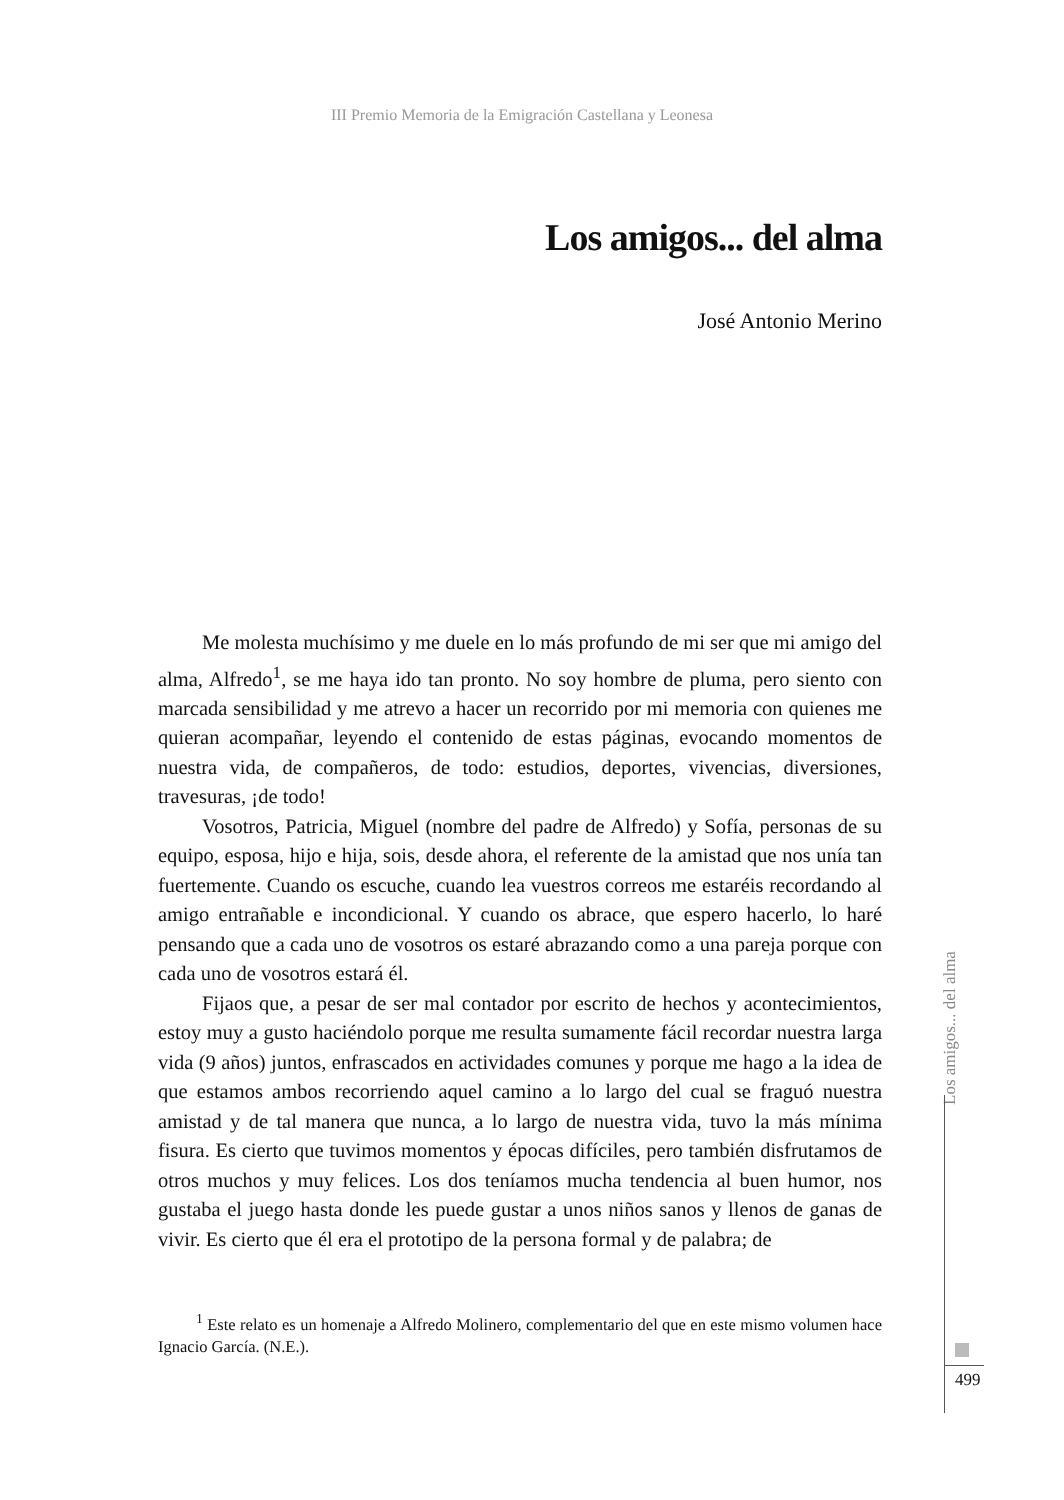III Premio Memoria de la Emigración Castellana y Leonesa
Los amigos... del alma
José Antonio Merino
Me molesta muchísimo y me duele en lo más profundo de mi ser que mi amigo del alma, Alfredo<sup>1</sup>, se me haya ido tan pronto. No soy hombre de pluma, pero siento con marcada sensibilidad y me atrevo a hacer un recorrido por mi memoria con quienes me quieran acompañar, leyendo el contenido de estas páginas, evocando momentos de nuestra vida, de compañeros, de todo: estudios, deportes, vivencias, diversiones, travesuras, ¡de todo!
Vosotros, Patricia, Miguel (nombre del padre de Alfredo) y Sofía, personas de su equipo, esposa, hijo e hija, sois, desde ahora, el referente de la amistad que nos unía tan fuertemente. Cuando os escuche, cuando lea vuestros correos me estaréis recordando al amigo entrañable e incondicional. Y cuando os abrace, que espero hacerlo, lo haré pensando que a cada uno de vosotros os estaré abrazando como a una pareja porque con cada uno de vosotros estará él.
Fijaos que, a pesar de ser mal contador por escrito de hechos y acontecimientos, estoy muy a gusto haciéndolo porque me resulta sumamente fácil recordar nuestra larga vida (9 años) juntos, enfrascados en actividades comunes y porque me hago a la idea de que estamos ambos recorriendo aquel camino a lo largo del cual se fraguó nuestra amistad y de tal manera que nunca, a lo largo de nuestra vida, tuvo la más mínima fisura. Es cierto que tuvimos momentos y épocas difíciles, pero también disfrutamos de otros muchos y muy felices. Los dos teníamos mucha tendencia al buen humor, nos gustaba el juego hasta donde les puede gustar a unos niños sanos y llenos de ganas de vivir. Es cierto que él era el prototipo de la persona formal y de palabra; de
<sup>1</sup> Este relato es un homenaje a Alfredo Molinero, complementario del que en este mismo volumen hace Ignacio García. (N.E.).
Los amigos... del alma
499